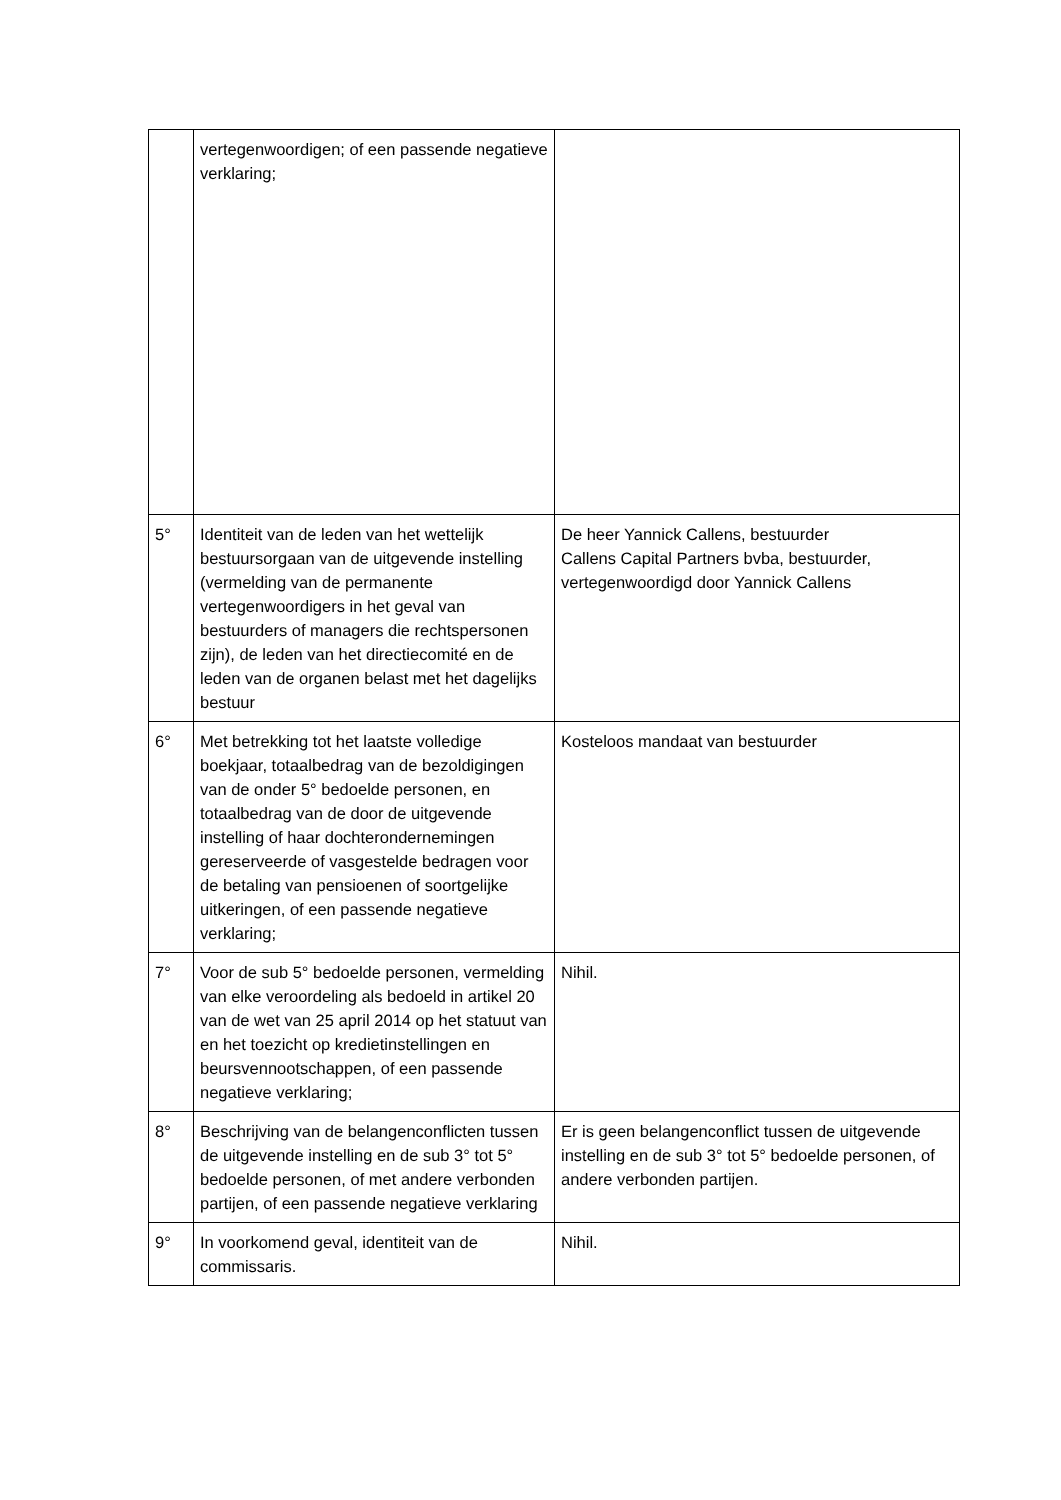| | vertegenwoordigen; of een passende negatieve verklaring; | |
| 5° | Identiteit van de leden van het wettelijk bestuursorgaan van de uitgevende instelling (vermelding van de permanente vertegenwoordigers in het geval van bestuurders of managers die rechtspersonen zijn), de leden van het directiecomité en de leden van de organen belast met het dagelijks bestuur | De heer Yannick Callens, bestuurder Callens Capital Partners bvba, bestuurder, vertegenwoordigd door Yannick Callens |
| 6° | Met betrekking tot het laatste volledige boekjaar, totaalbedrag van de bezoldigingen van de onder 5° bedoelde personen, en totaalbedrag van de door de uitgevende instelling of haar dochterondernemingen gereserveerde of vasgestelde bedragen voor de betaling van pensioenen of soortgelijke uitkeringen, of een passende negatieve verklaring; | Kosteloos mandaat van bestuurder |
| 7° | Voor de sub 5° bedoelde personen, vermelding van elke veroordeling als bedoeld in artikel 20 van de wet van 25 april 2014 op het statuut van en het toezicht op kredietinstellingen en beursvennootschappen, of een passende negatieve verklaring; | Nihil. |
| 8° | Beschrijving van de belangenconflicten tussen de uitgevende instelling en de sub 3° tot 5° bedoelde personen, of met andere verbonden partijen, of een passende negatieve verklaring | Er is geen belangenconflict tussen de uitgevende instelling en de sub 3° tot 5° bedoelde personen, of andere verbonden partijen. |
| 9° | In voorkomend geval, identiteit van de commissaris. | Nihil. |